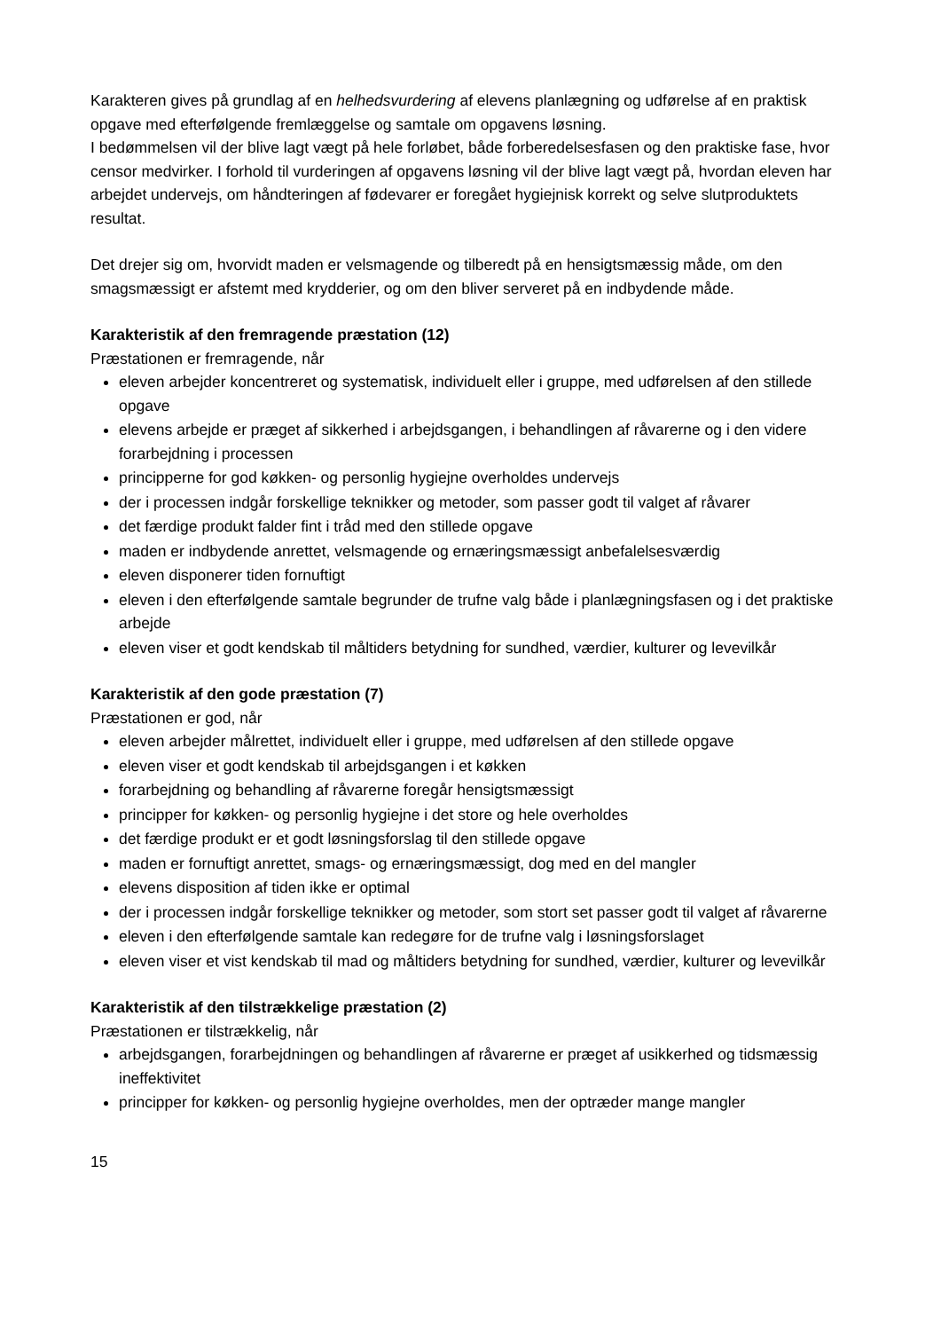Karakteren gives på grundlag af en helhedsvurdering af elevens planlægning og udførelse af en praktisk opgave med efterfølgende fremlæggelse og samtale om opgavens løsning.
I bedømmelsen vil der blive lagt vægt på hele forløbet, både forberedelsesfasen og den praktiske fase, hvor censor medvirker. I forhold til vurderingen af opgavens løsning vil der blive lagt vægt på, hvordan eleven har arbejdet undervejs, om håndteringen af fødevarer er foregået hygiejnisk korrekt og selve slutproduktets resultat.
Det drejer sig om, hvorvidt maden er velsmagende og tilberedt på en hensigtsmæssig måde, om den smagsmæssigt er afstemt med krydderier, og om den bliver serveret på en indbydende måde.
Karakteristik af den fremragende præstation (12)
Præstationen er fremragende, når
eleven arbejder koncentreret og systematisk, individuelt eller i gruppe, med udførelsen af den stillede opgave
elevens arbejde er præget af sikkerhed i arbejdsgangen, i behandlingen af råvarerne og i den videre forarbejdning i processen
principperne for god køkken- og personlig hygiejne overholdes undervejs
der i processen indgår forskellige teknikker og metoder, som passer godt til valget af råvarer
det færdige produkt falder fint i tråd med den stillede opgave
maden er indbydende anrettet, velsmagende og ernæringsmæssigt anbefalelsesværdig
eleven disponerer tiden fornuftigt
eleven i den efterfølgende samtale begrunder de trufne valg både i planlægningsfasen og i det praktiske arbejde
eleven viser et godt kendskab til måltiders betydning for sundhed, værdier, kulturer og levevilkår
Karakteristik af den gode præstation (7)
Præstationen er god, når
eleven arbejder målrettet, individuelt eller i gruppe, med udførelsen af den stillede opgave
eleven viser et godt kendskab til arbejdsgangen i et køkken
forarbejdning og behandling af råvarerne foregår hensigtsmæssigt
principper for køkken- og personlig hygiejne i det store og hele overholdes
det færdige produkt er et godt løsningsforslag til den stillede opgave
maden er fornuftigt anrettet, smags- og ernæringsmæssigt, dog med en del mangler
elevens disposition af tiden ikke er optimal
der i processen indgår forskellige teknikker og metoder, som stort set passer godt til valget af råvarerne
eleven i den efterfølgende samtale kan redegøre for de trufne valg i løsningsforslaget
eleven viser et vist kendskab til mad og måltiders betydning for sundhed, værdier, kulturer og levevilkår
Karakteristik af den tilstrækkelige præstation (2)
Præstationen er tilstrækkelig, når
arbejdsgangen, forarbejdningen og behandlingen af råvarerne er præget af usikkerhed og tidsmæssig ineffektivitet
principper for køkken- og personlig hygiejne overholdes, men der optræder mange mangler
15